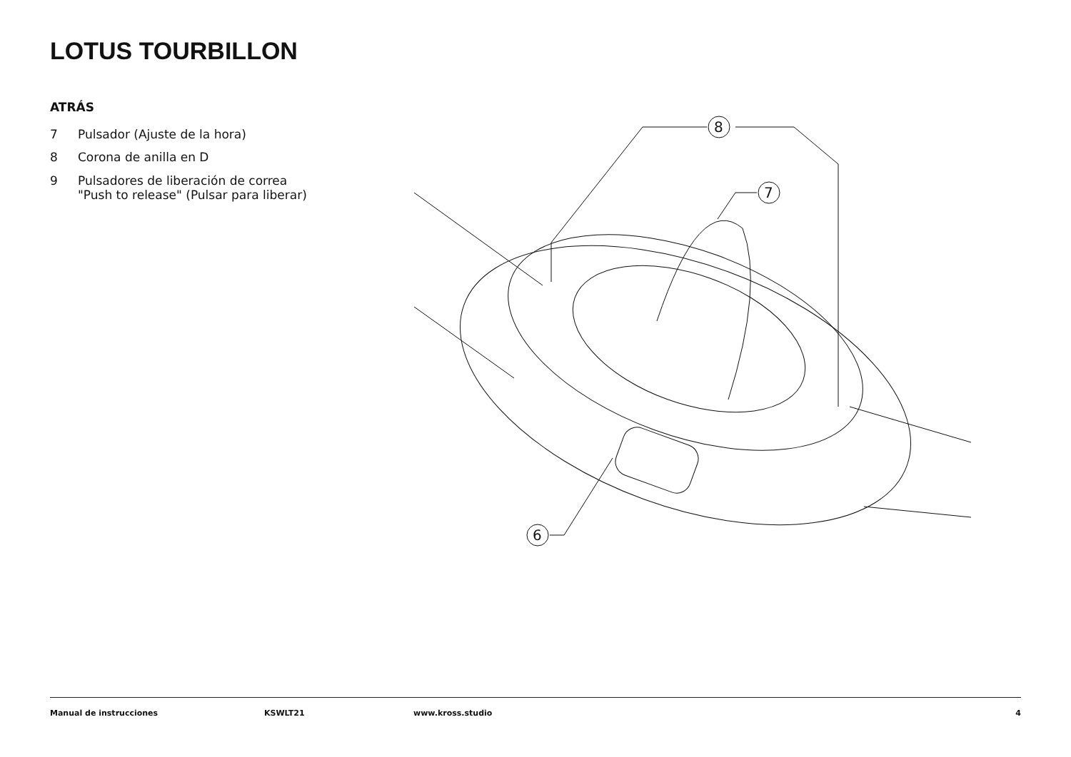LOTUS TOURBILLON
ATRÁS
7 Pulsador (Ajuste de la hora)
8 Corona de anilla en D
9 Pulsadores de liberación de correa
"Push to release" (Pulsar para liberar)
8
7
6
Manual de instrucciones KSWLT21 www.kross.studio 4